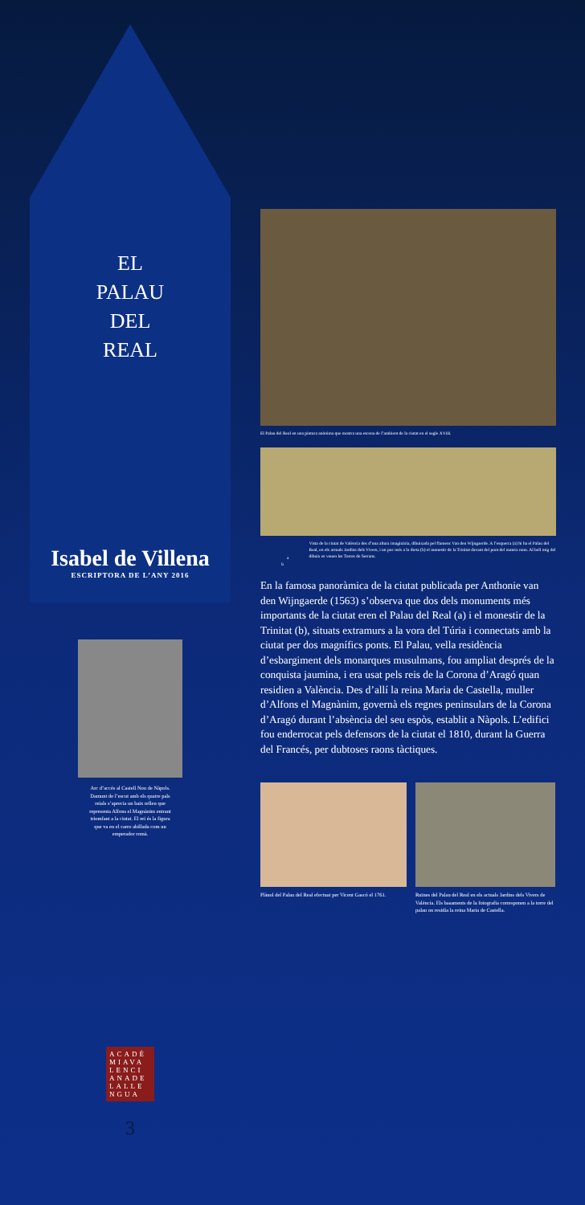EL
PALAU
DEL
REAL
Isabel de Villena
ESCRIPTORA DE L’ANY 2016
Arc d’accés al Castell Nou de Nàpols. Damunt de l’escut amb els quatre pals reials s’aprecia un baix relleu que representa Alfons el Magnànim entrant triomfant a la ciutat. El rei és la figura que va en el carro abillada com un emperador romà.
ACADÈ MIAVA LENCI ANADE LALLE NGUA
3
El Palau del Real en una pintura anònima que mostra una escena de l’ambient de la ciutat en el segle XVIII.
a b
Vista de la ciutat de València des d’una altura imaginària, dibuixada pel flamenc Van den Wijngaerde. A l’esquerra (a) hi ha el Palau del Real, en els actuals Jardins dels Vivers, i un poc més a la dreta (b) el monestir de la Trinitat davant del pont del mateix nom. Al bell mig del dibuix es veuen les Torres de Serrans.
En la famosa panoràmica de la ciutat publicada per Anthonie van den Wijngaerde (1563) s’observa que dos dels monuments més importants de la ciutat eren el Palau del Real (a) i el monestir de la Trinitat (b), situats extramurs a la vora del Túria i connectats amb la ciutat per dos magnífics ponts. El Palau, vella residència d’esbargiment dels monarques musulmans, fou ampliat després de la conquista jaumina, i era usat pels reis de la Corona d’Aragó quan residien a València. Des d’allí la reina Maria de Castella, muller d’Alfons el Magnànim, governà els regnes peninsulars de la Corona d’Aragó durant l’absència del seu espòs, establit a Nàpols. L’edifici fou enderrocat pels defensors de la ciutat el 1810, durant la Guerra del Francés, per dubtoses raons tàctiques.
Plànol del Palau del Real efectuat per Vicent Gascó el 1761.
Ruïnes del Palau del Real en els actuals Jardins dels Vivers de València. Els basaments de la fotografia corresponen a la torre del palau on residia la reina Maria de Castella.